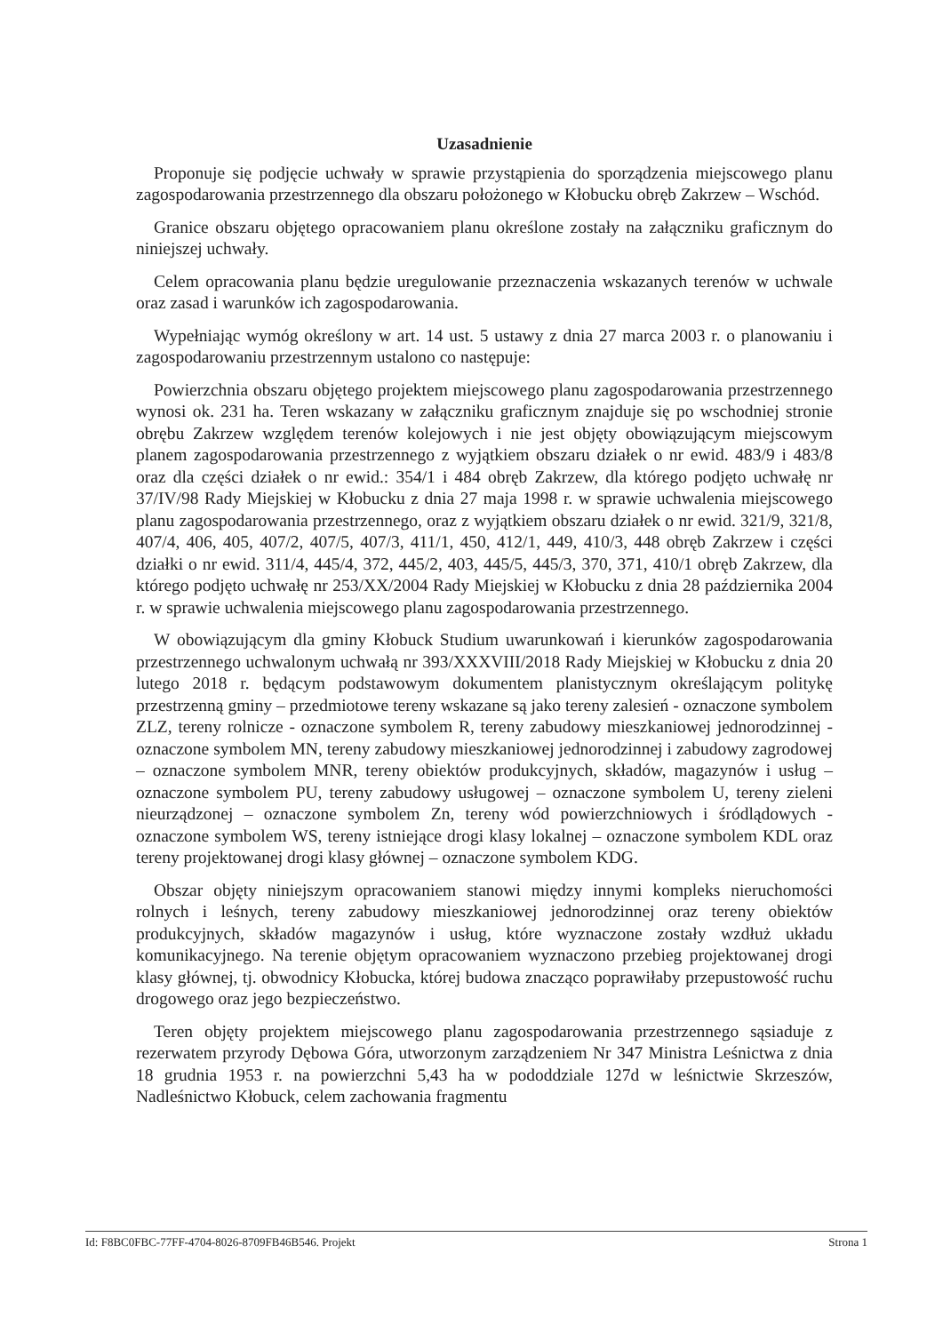Uzasadnienie
Proponuje się podjęcie uchwały w sprawie przystąpienia do sporządzenia miejscowego planu zagospodarowania przestrzennego dla obszaru położonego w Kłobucku obręb Zakrzew – Wschód.
Granice obszaru objętego opracowaniem planu określone zostały na załączniku graficznym do niniejszej uchwały.
Celem opracowania planu będzie uregulowanie przeznaczenia wskazanych terenów w uchwale oraz zasad i warunków ich zagospodarowania.
Wypełniając wymóg określony w art. 14 ust. 5 ustawy z dnia 27 marca 2003 r. o planowaniu i zagospodarowaniu przestrzennym ustalono co następuje:
Powierzchnia obszaru objętego projektem miejscowego planu zagospodarowania przestrzennego wynosi ok. 231 ha. Teren wskazany w załączniku graficznym znajduje się po wschodniej stronie obrębu Zakrzew względem terenów kolejowych i nie jest objęty obowiązującym miejscowym planem zagospodarowania przestrzennego z wyjątkiem obszaru działek o nr ewid. 483/9 i 483/8 oraz dla części działek o nr ewid.: 354/1 i 484 obręb Zakrzew, dla którego podjęto uchwałę nr 37/IV/98 Rady Miejskiej w Kłobucku z dnia 27 maja 1998 r. w sprawie uchwalenia miejscowego planu zagospodarowania przestrzennego, oraz z wyjątkiem obszaru działek o nr ewid. 321/9, 321/8, 407/4, 406, 405, 407/2, 407/5, 407/3, 411/1, 450, 412/1, 449, 410/3, 448 obręb Zakrzew i części działki o nr ewid. 311/4, 445/4, 372, 445/2, 403, 445/5, 445/3, 370, 371, 410/1 obręb Zakrzew, dla którego podjęto uchwałę nr 253/XX/2004 Rady Miejskiej w Kłobucku z dnia 28 października 2004 r. w sprawie uchwalenia miejscowego planu zagospodarowania przestrzennego.
W obowiązującym dla gminy Kłobuck Studium uwarunkowań i kierunków zagospodarowania przestrzennego uchwalonym uchwałą nr 393/XXXVIII/2018 Rady Miejskiej w Kłobucku z dnia 20 lutego 2018 r. będącym podstawowym dokumentem planistycznym określającym politykę przestrzenną gminy – przedmiotowe tereny wskazane są jako tereny zalesień - oznaczone symbolem ZLZ, tereny rolnicze - oznaczone symbolem R, tereny zabudowy mieszkaniowej jednorodzinnej - oznaczone symbolem MN, tereny zabudowy mieszkaniowej jednorodzinnej i zabudowy zagrodowej – oznaczone symbolem MNR, tereny obiektów produkcyjnych, składów, magazynów i usług – oznaczone symbolem PU, tereny zabudowy usługowej – oznaczone symbolem U, tereny zieleni nieurządzonej – oznaczone symbolem Zn, tereny wód powierzchniowych i śródlądowych - oznaczone symbolem WS, tereny istniejące drogi klasy lokalnej – oznaczone symbolem KDL oraz tereny projektowanej drogi klasy głównej – oznaczone symbolem KDG.
Obszar objęty niniejszym opracowaniem stanowi między innymi kompleks nieruchomości rolnych i leśnych, tereny zabudowy mieszkaniowej jednorodzinnej oraz tereny obiektów produkcyjnych, składów magazynów i usług, które wyznaczone zostały wzdłuż układu komunikacyjnego. Na terenie objętym opracowaniem wyznaczono przebieg projektowanej drogi klasy głównej, tj. obwodnicy Kłobucka, której budowa znacząco poprawiłaby przepustowość ruchu drogowego oraz jego bezpieczeństwo.
Teren objęty projektem miejscowego planu zagospodarowania przestrzennego sąsiaduje z rezerwatem przyrody Dębowa Góra, utworzonym zarządzeniem Nr 347 Ministra Leśnictwa z dnia 18 grudnia 1953 r. na powierzchni 5,43 ha w pododdziale 127d w leśnictwie Skrzeszów, Nadleśnictwo Kłobuck, celem zachowania fragmentu
Id: F8BC0FBC-77FF-4704-8026-8709FB46B546. Projekt Strona 1